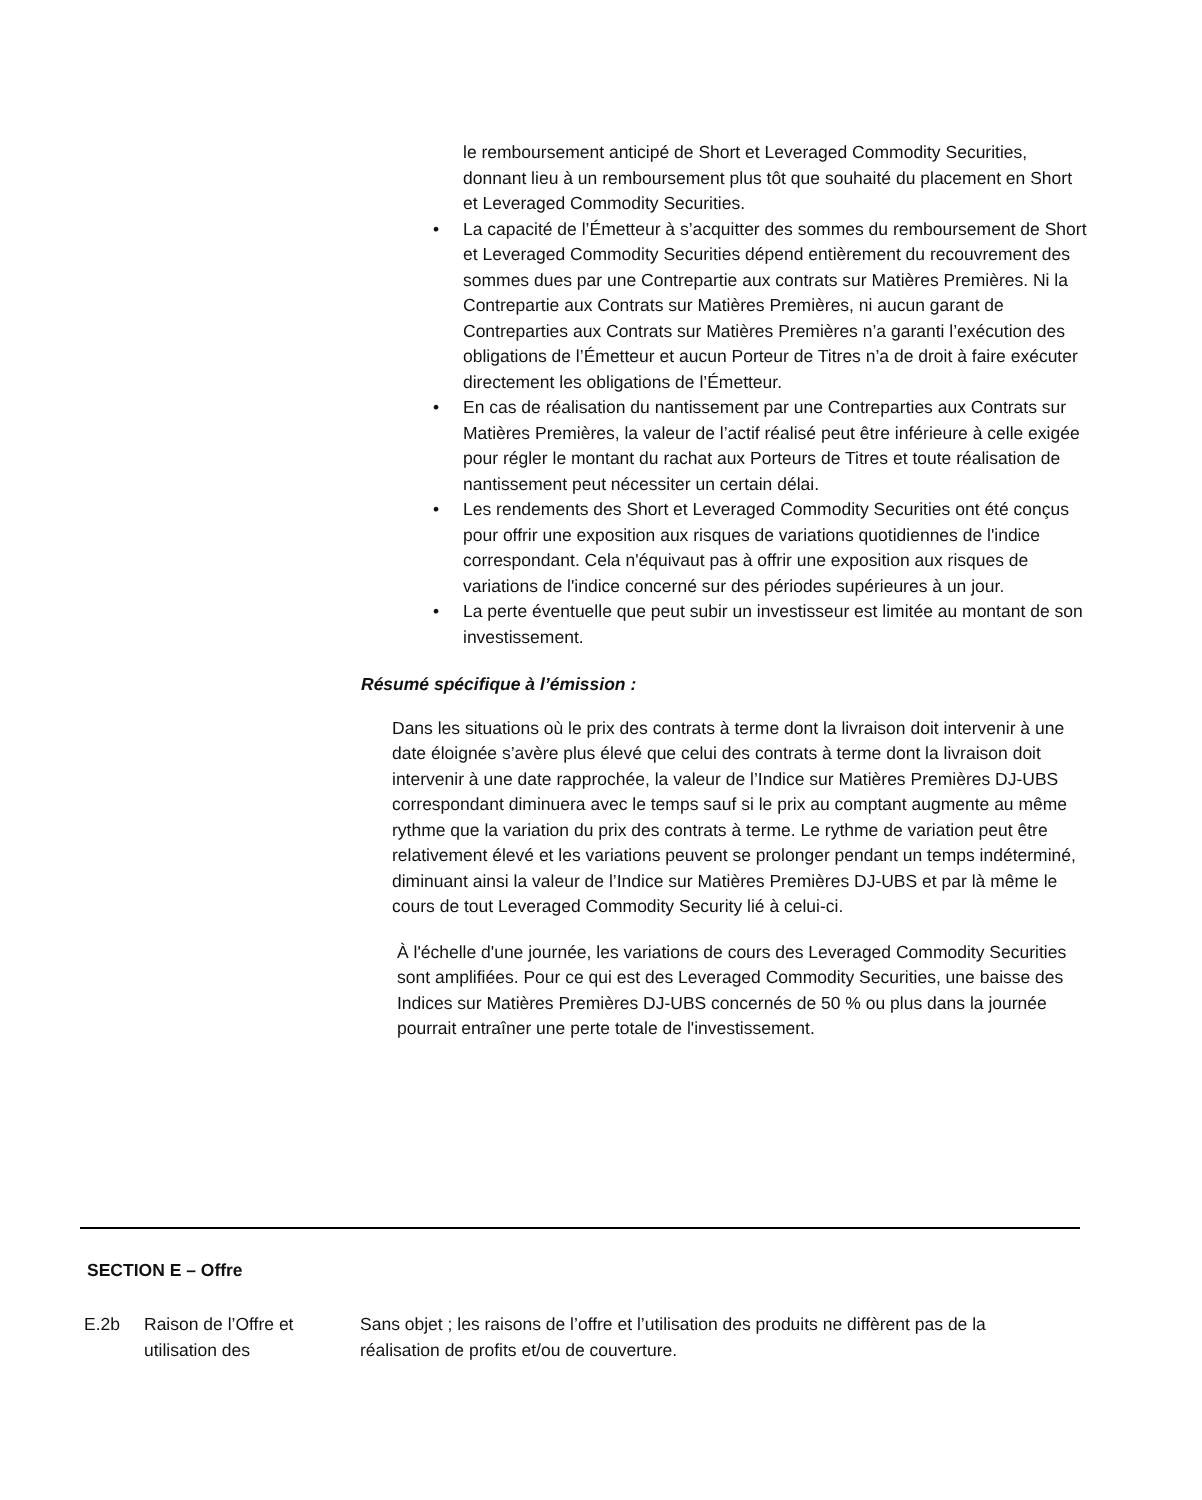le remboursement anticipé de Short et Leveraged Commodity Securities, donnant lieu à un remboursement plus tôt que souhaité du placement en Short et Leveraged Commodity Securities.
• La capacité de l’Émetteur à s’acquitter des sommes du remboursement de Short et Leveraged Commodity Securities dépend entièrement du recouvrement des sommes dues par une Contrepartie aux contrats sur Matières Premières. Ni la Contrepartie aux Contrats sur Matières Premières, ni aucun garant de Contreparties aux Contrats sur Matières Premières n’a garanti l’exécution des obligations de l’Émetteur et aucun Porteur de Titres n’a de droit à faire exécuter directement les obligations de l’Émetteur.
• En cas de réalisation du nantissement par une Contreparties aux Contrats sur Matières Premières, la valeur de l’actif réalisé peut être inférieure à celle exigée pour régler le montant du rachat aux Porteurs de Titres et toute réalisation de nantissement peut nécessiter un certain délai.
• Les rendements des Short et Leveraged Commodity Securities ont été conçus pour offrir une exposition aux risques de variations quotidiennes de l'indice correspondant. Cela n'équivaut pas à offrir une exposition aux risques de variations de l'indice concerné sur des périodes supérieures à un jour.
• La perte éventuelle que peut subir un investisseur est limitée au montant de son investissement.
Résumé spécifique à l’émission :
Dans les situations où le prix des contrats à terme dont la livraison doit intervenir à une date éloignée s’avère plus élevé que celui des contrats à terme dont la livraison doit intervenir à une date rapprochée, la valeur de l’Indice sur Matières Premières DJ-UBS correspondant diminuera avec le temps sauf si le prix au comptant augmente au même rythme que la variation du prix des contrats à terme. Le rythme de variation peut être relativement élevé et les variations peuvent se prolonger pendant un temps indéterminé, diminuant ainsi la valeur de l’Indice sur Matières Premières DJ-UBS et par là même le cours de tout Leveraged Commodity Security lié à celui-ci.
À l'échelle d'une journée, les variations de cours des Leveraged Commodity Securities sont amplifiées. Pour ce qui est des Leveraged Commodity Securities, une baisse des Indices sur Matières Premières DJ-UBS concernés de 50 % ou plus dans la journée pourrait entraîner une perte totale de l'investissement.
SECTION E – Offre
E.2b Raison de l’Offre et utilisation des
Sans objet ; les raisons de l’offre et l’utilisation des produits ne diffèrent pas de la réalisation de profits et/ou de couverture.